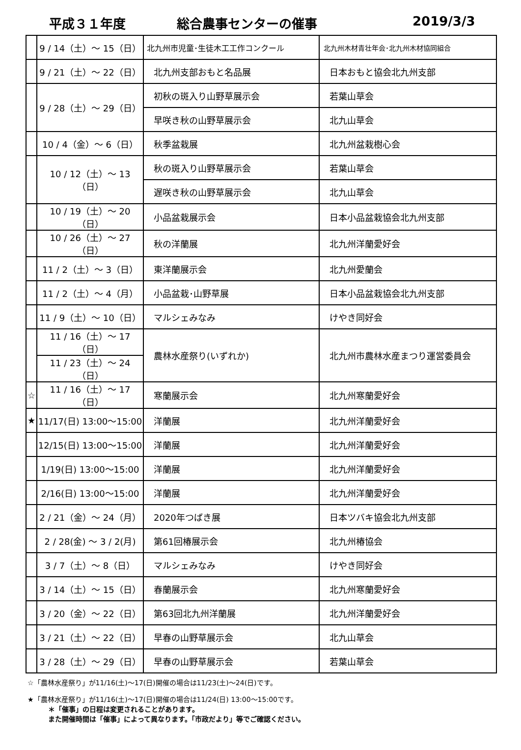平成３１年度 総合農事センターの催事 2019/3/3
| | 9 / 14（土）～ 15（日） | 北九州市児童･生徒木工工作コンクール | 北九州木材青壮年会･北九州木材協同組合 |
| | 9 / 21（土）～ 22（日） | 北九州支部おもと名品展 | 日本おもと協会北九州支部 |
| | 9 / 28（土）～ 29（日） | 初秋の斑入り山野草展示会 | 若葉山草会 |
| | | 早咲き秋の山野草展示会 | 北九山草会 |
| | 10 / 4（金）～ 6（日） | 秋季盆栽展 | 北九州盆栽樹心会 |
| | 10 / 12（土）～ 13（日） | 秋の斑入り山野草展示会 | 若葉山草会 |
| | | 遅咲き秋の山野草展示会 | 北九山草会 |
| | 10 / 19（土）～ 20（日） | 小品盆栽展示会 | 日本小品盆栽協会北九州支部 |
| | 10 / 26（土）～ 27（日） | 秋の洋蘭展 | 北九州洋蘭愛好会 |
| | 11 / 2（土）～ 3（日） | 東洋蘭展示会 | 北九州愛蘭会 |
| | 11 / 2（土）～ 4（月） | 小品盆栽･山野草展 | 日本小品盆栽協会北九州支部 |
| | 11 / 9（土）～ 10（日） | マルシェみなみ | けやき同好会 |
| | 11 / 16（土）～ 17（日） | 農林水産祭り(いずれか) | 北九州市農林水産まつり運営委員会 |
| | 11 / 23（土）～ 24（日） | | |
| ☆ | 11 / 16（土）～ 17（日） | 寒蘭展示会 | 北九州寒蘭愛好会 |
| ★ | 11/17(日) 13:00～15:00 | 洋蘭展 | 北九州洋蘭愛好会 |
| | 12/15(日) 13:00～15:00 | 洋蘭展 | 北九州洋蘭愛好会 |
| | 1/19(日) 13:00～15:00 | 洋蘭展 | 北九州洋蘭愛好会 |
| | 2/16(日) 13:00～15:00 | 洋蘭展 | 北九州洋蘭愛好会 |
| | 2 / 21（金）～ 24（月） | 2020年つばき展 | 日本ツバキ協会北九州支部 |
| | 2 / 28(金) ～ 3 / 2(月) | 第61回椿展示会 | 北九州椿協会 |
| | 3 / 7（土）～ 8（日） | マルシェみなみ | けやき同好会 |
| | 3 / 14（土）～ 15（日） | 春蘭展示会 | 北九州寒蘭愛好会 |
| | 3 / 20（金）～ 22（日） | 第63回北九州洋蘭展 | 北九州洋蘭愛好会 |
| | 3 / 21（土）～ 22（日） | 早春の山野草展示会 | 北九山草会 |
| | 3 / 28（土）～ 29（日） | 早春の山野草展示会 | 若葉山草会 |
☆「農林水産祭り」が11/16(土)～17(日)開催の場合は11/23(土)～24(日)です。
★「農林水産祭り」が11/16(土)～17(日)開催の場合は11/24(日) 13:00～15:00です。
＊「催事」の日程は変更されることがあります。
また開催時間は「催事」によって異なります。「市政だより」等でご確認ください。